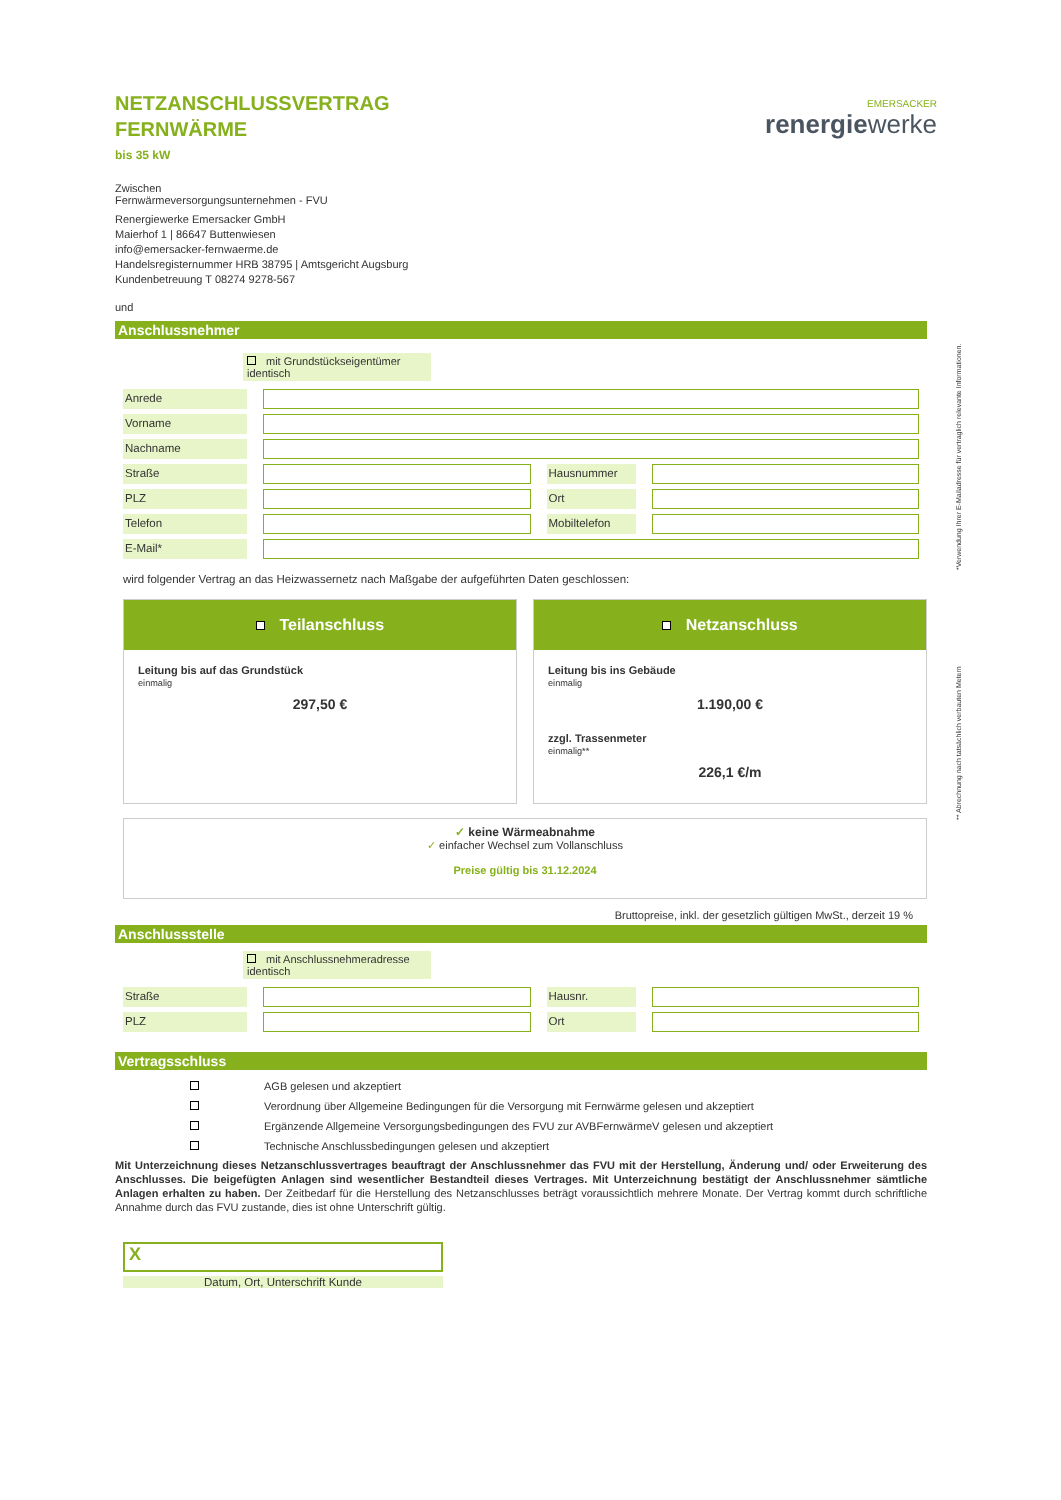EMERSACKER
renergiewerke
*Verwendung Ihrer E-Mailadresse für vertraglich relevante Informationen.
** Abrechnung nach tatsächlich verbauten Metern
NETZANSCHLUSSVERTRAG
FERNWÄRME
bis 35 kW
Zwischen
Fernwärmeversorgungsunternehmen - FVU
Renergiewerke Emersacker GmbH
Maierhof 1 | 86647 Buttenwiesen
info@emersacker-fernwaerme.de
Handelsregisternummer HRB 38795 | Amtsgericht Augsburg
Kundenbetreuung T 08274 9278-567
und
Anschlussnehmer
mit Grundstückseigentümer identisch
Anrede
Vorname
Nachname
Straße Hausnummer
PLZ Ort
Telefon Mobiltelefon
E-Mail*
wird folgender Vertrag an das Heizwassernetz nach Maßgabe der aufgeführten Daten geschlossen:
Teilanschluss
Leitung bis auf das Grundstück
einmalig
297,50 €
Netzanschluss
Leitung bis ins Gebäude
einmalig
1.190,00 €
zzgl. Trassenmeter
einmalig**
226,1 €/m
✓ keine Wärmeabnahme
✓ einfacher Wechsel zum Vollanschluss
Preise gültig bis 31.12.2024
Bruttopreise, inkl. der gesetzlich gültigen MwSt., derzeit 19 %
Anschlussstelle
mit Anschlussnehmeradresse identisch
Straße Hausnr.
PLZ Ort
Vertragsschluss
AGB gelesen und akzeptiert
Verordnung über Allgemeine Bedingungen für die Versorgung mit Fernwärme gelesen und akzeptiert
Ergänzende Allgemeine Versorgungsbedingungen des FVU zur AVBFernwärmeV gelesen und akzeptiert
Technische Anschlussbedingungen gelesen und akzeptiert
Mit Unterzeichnung dieses Netzanschlussvertrages beauftragt der Anschlussnehmer das FVU mit der Herstellung, Änderung und/ oder Erweiterung des Anschlusses. Die beigefügten Anlagen sind wesentlicher Bestandteil dieses Vertrages. Mit Unterzeichnung bestätigt der Anschlussnehmer sämtliche Anlagen erhalten zu haben. Der Zeitbedarf für die Herstellung des Netzanschlusses beträgt voraussichtlich mehrere Monate. Der Vertrag kommt durch schriftliche Annahme durch das FVU zustande, dies ist ohne Unterschrift gültig.
X
Datum, Ort, Unterschrift Kunde